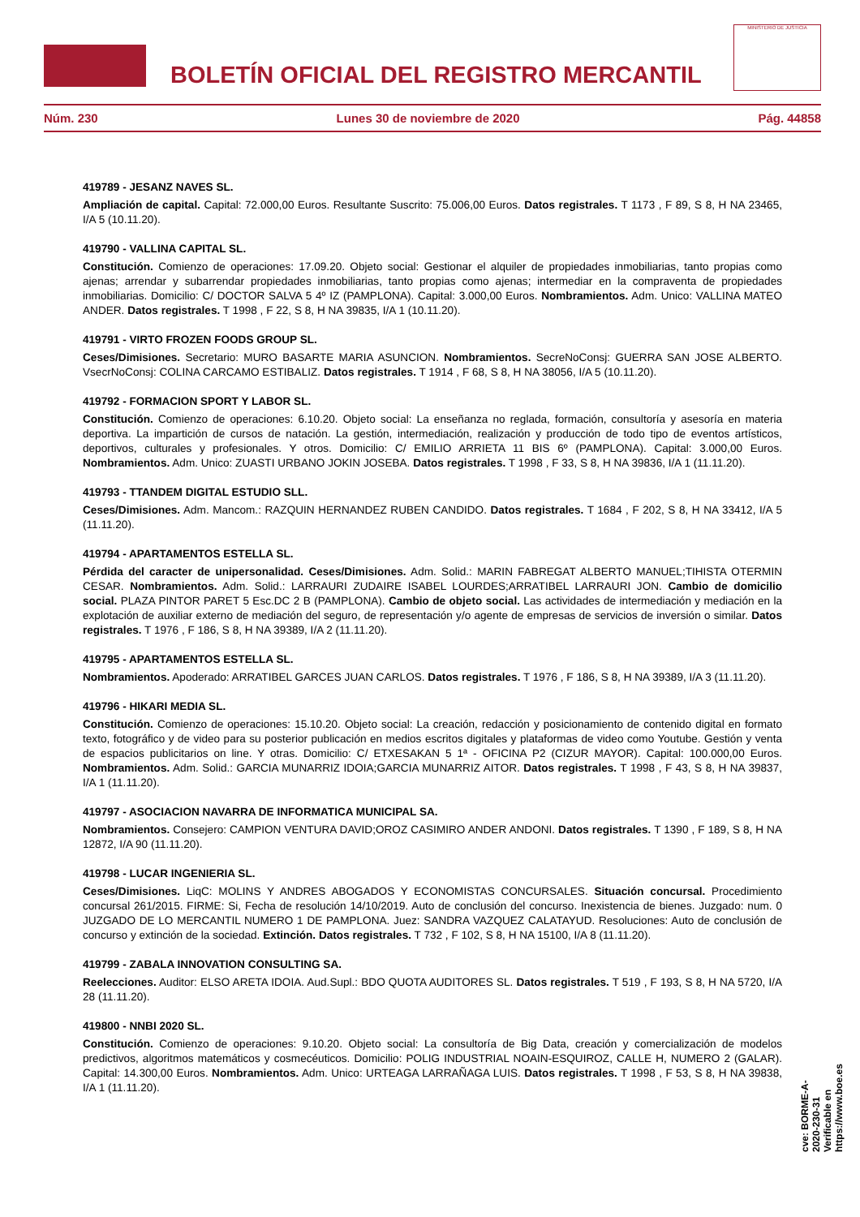BOLETÍN OFICIAL DEL REGISTRO MERCANTIL
MINISTERIO DE JUSTICIA
Núm. 230 Lunes 30 de noviembre de 2020 Pág. 44858
419789 - JESANZ NAVES SL.
Ampliación de capital. Capital: 72.000,00 Euros. Resultante Suscrito: 75.006,00 Euros. Datos registrales. T 1173 , F 89, S 8, H NA 23465, I/A 5 (10.11.20).
419790 - VALLINA CAPITAL SL.
Constitución. Comienzo de operaciones: 17.09.20. Objeto social: Gestionar el alquiler de propiedades inmobiliarias, tanto propias como ajenas; arrendar y subarrendar propiedades inmobiliarias, tanto propias como ajenas; intermediar en la compraventa de propiedades inmobiliarias. Domicilio: C/ DOCTOR SALVA 5 4º IZ (PAMPLONA). Capital: 3.000,00 Euros. Nombramientos. Adm. Unico: VALLINA MATEO ANDER. Datos registrales. T 1998 , F 22, S 8, H NA 39835, I/A 1 (10.11.20).
419791 - VIRTO FROZEN FOODS GROUP SL.
Ceses/Dimisiones. Secretario: MURO BASARTE MARIA ASUNCION. Nombramientos. SecreNoConsj: GUERRA SAN JOSE ALBERTO. VsecrNoConsj: COLINA CARCAMO ESTIBALIZ. Datos registrales. T 1914 , F 68, S 8, H NA 38056, I/A 5 (10.11.20).
419792 - FORMACION SPORT Y LABOR SL.
Constitución. Comienzo de operaciones: 6.10.20. Objeto social: La enseñanza no reglada, formación, consultoría y asesoría en materia deportiva. La impartición de cursos de natación. La gestión, intermediación, realización y producción de todo tipo de eventos artísticos, deportivos, culturales y profesionales. Y otros. Domicilio: C/ EMILIO ARRIETA 11 BIS 6º (PAMPLONA). Capital: 3.000,00 Euros. Nombramientos. Adm. Unico: ZUASTI URBANO JOKIN JOSEBA. Datos registrales. T 1998 , F 33, S 8, H NA 39836, I/A 1 (11.11.20).
419793 - TTANDEM DIGITAL ESTUDIO SLL.
Ceses/Dimisiones. Adm. Mancom.: RAZQUIN HERNANDEZ RUBEN CANDIDO. Datos registrales. T 1684 , F 202, S 8, H NA 33412, I/A 5 (11.11.20).
419794 - APARTAMENTOS ESTELLA SL.
Pérdida del caracter de unipersonalidad. Ceses/Dimisiones. Adm. Solid.: MARIN FABREGAT ALBERTO MANUEL;TIHISTA OTERMIN CESAR. Nombramientos. Adm. Solid.: LARRAURI ZUDAIRE ISABEL LOURDES;ARRATIBEL LARRAURI JON. Cambio de domicilio social. PLAZA PINTOR PARET 5 Esc.DC 2 B (PAMPLONA). Cambio de objeto social. Las actividades de intermediación y mediación en la explotación de auxiliar externo de mediación del seguro, de representación y/o agente de empresas de servicios de inversión o similar. Datos registrales. T 1976 , F 186, S 8, H NA 39389, I/A 2 (11.11.20).
419795 - APARTAMENTOS ESTELLA SL.
Nombramientos. Apoderado: ARRATIBEL GARCES JUAN CARLOS. Datos registrales. T 1976 , F 186, S 8, H NA 39389, I/A 3 (11.11.20).
419796 - HIKARI MEDIA SL.
Constitución. Comienzo de operaciones: 15.10.20. Objeto social: La creación, redacción y posicionamiento de contenido digital en formato texto, fotográfico y de video para su posterior publicación en medios escritos digitales y plataformas de video como Youtube. Gestión y venta de espacios publicitarios on line. Y otras. Domicilio: C/ ETXESAKAN 5 1ª - OFICINA P2 (CIZUR MAYOR). Capital: 100.000,00 Euros. Nombramientos. Adm. Solid.: GARCIA MUNARRIZ IDOIA;GARCIA MUNARRIZ AITOR. Datos registrales. T 1998 , F 43, S 8, H NA 39837, I/A 1 (11.11.20).
419797 - ASOCIACION NAVARRA DE INFORMATICA MUNICIPAL SA.
Nombramientos. Consejero: CAMPION VENTURA DAVID;OROZ CASIMIRO ANDER ANDONI. Datos registrales. T 1390 , F 189, S 8, H NA 12872, I/A 90 (11.11.20).
419798 - LUCAR INGENIERIA SL.
Ceses/Dimisiones. LiqC: MOLINS Y ANDRES ABOGADOS Y ECONOMISTAS CONCURSALES. Situación concursal. Procedimiento concursal 261/2015. FIRME: Si, Fecha de resolución 14/10/2019. Auto de conclusión del concurso. Inexistencia de bienes. Juzgado: num. 0 JUZGADO DE LO MERCANTIL NUMERO 1 DE PAMPLONA. Juez: SANDRA VAZQUEZ CALATAYUD. Resoluciones: Auto de conclusión de concurso y extinción de la sociedad. Extinción. Datos registrales. T 732 , F 102, S 8, H NA 15100, I/A 8 (11.11.20).
419799 - ZABALA INNOVATION CONSULTING SA.
Reelecciones. Auditor: ELSO ARETA IDOIA. Aud.Supl.: BDO QUOTA AUDITORES SL. Datos registrales. T 519 , F 193, S 8, H NA 5720, I/A 28 (11.11.20).
419800 - NNBI 2020 SL.
Constitución. Comienzo de operaciones: 9.10.20. Objeto social: La consultoría de Big Data, creación y comercialización de modelos predictivos, algoritmos matemáticos y cosmecéuticos. Domicilio: POLIG INDUSTRIAL NOAIN-ESQUIROZ, CALLE H, NUMERO 2 (GALAR). Capital: 14.300,00 Euros. Nombramientos. Adm. Unico: URTEAGA LARRAÑAGA LUIS. Datos registrales. T 1998 , F 53, S 8, H NA 39838, I/A 1 (11.11.20).
cve: BORME-A-2020-230-31
Verificable en https://www.boe.es